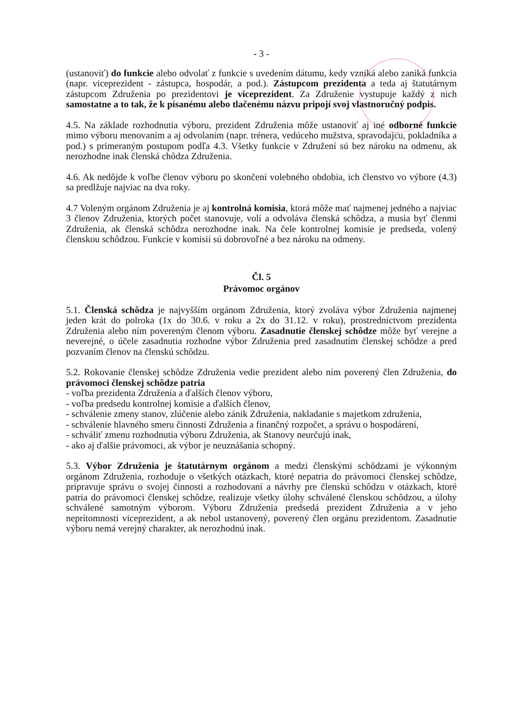- 3 -
(ustanoviť) do funkcie alebo odvolať z funkcie s uvedením dátumu, kedy vzniká alebo zaniká funkcia (napr. viceprezident - zástupca, hospodár, a pod.). Zástupcom prezidenta a teda aj štatutárnym zástupcom Združenia po prezidentovi je viceprezident. Za Združenie vystupuje každý z nich samostatne a to tak, že k písanému alebo tlačenému názvu pripojí svoj vlastnoručný podpis.
4.5. Na základe rozhodnutia výboru, prezident Združenia môže ustanoviť aj iné odborné funkcie mimo výboru menovaním a aj odvolaním (napr. trénera, vedúceho mužstva, spravodajcu, pokladníka a pod.) s primeraným postupom podľa 4.3. Všetky funkcie v Združení sú bez nároku na odmenu, ak nerozhodne inak členská chôdza Združenia.
4.6. Ak nedôjde k voľbe členov výboru po skončení volebného obdobia, ich členstvo vo výbore (4.3) sa predlžuje najviac na dva roky.
4.7 Voleným orgánom Združenia je aj kontrolná komisia, ktorá môže mať najmenej jedného a najviac 3 členov Združenia, ktorých počet stanovuje, volí a odvoláva členská schôdza, a musia byť členmi Združenia, ak členská schôdza nerozhodne inak. Na čele kontrolnej komisie je predseda, volený členskou schôdzou. Funkcie v komisií sú dobrovoľné a bez nároku na odmeny.
Čl. 5
Právomoc orgánov
5.1. Členská schôdza je najvyšším orgánom Združenia, ktorý zvoláva výbor Združenia najmenej jeden krát do polroka (1x do 30.6. v roku a 2x do 31.12. v roku), prostredníctvom prezidenta Združenia alebo ním povereným členom výboru. Zasadnutie členskej schôdze môže byť verejne a neverejné, o účele zasadnutia rozhodne výbor Združenia pred zasadnutím členskej schôdze a pred pozvaním členov na členskú schôdzu.
5.2. Rokovanie členskej schôdze Združenia vedie prezident alebo ním poverený člen Združenia, do právomoci členskej schôdze patria
- voľba prezidenta Združenia a ďalších členov výboru,
- voľba predsedu kontrolnej komisie a ďalších členov,
- schválenie zmeny stanov, zlúčenie alebo zánik Združenia, nakladanie s majetkom združenia,
- schválenie hlavného smeru činnosti Združenia a finančný rozpočet, a správu o hospodárení,
- schváliť zmenu rozhodnutia výboru Združenia, ak Stanovy neurčujú inak,
- ako aj ďalšie právomoci, ak výbor je neuznášania schopný.
5.3. Výbor Združenia je štatutárnym orgánom a medzi členskými schôdzami je výkonným orgánom Združenia, rozhoduje o všetkých otázkach, ktoré nepatria do právomoci členskej schôdze, pripravuje správu o svojej činnosti a rozhodovaní a návrhy pre členskú schôdzu v otázkach, ktoré patria do právomoci členskej schôdze, realizuje všetky úlohy schválené členskou schôdzou, a úlohy schválené samotným výborom. Výboru Združenia predsedá prezident Združenia a v jeho neprítomnosti viceprezident, a ak nebol ustanovený, poverený člen orgánu prezidentom. Zasadnutie výboru nemá verejný charakter, ak nerozhodnú inak.